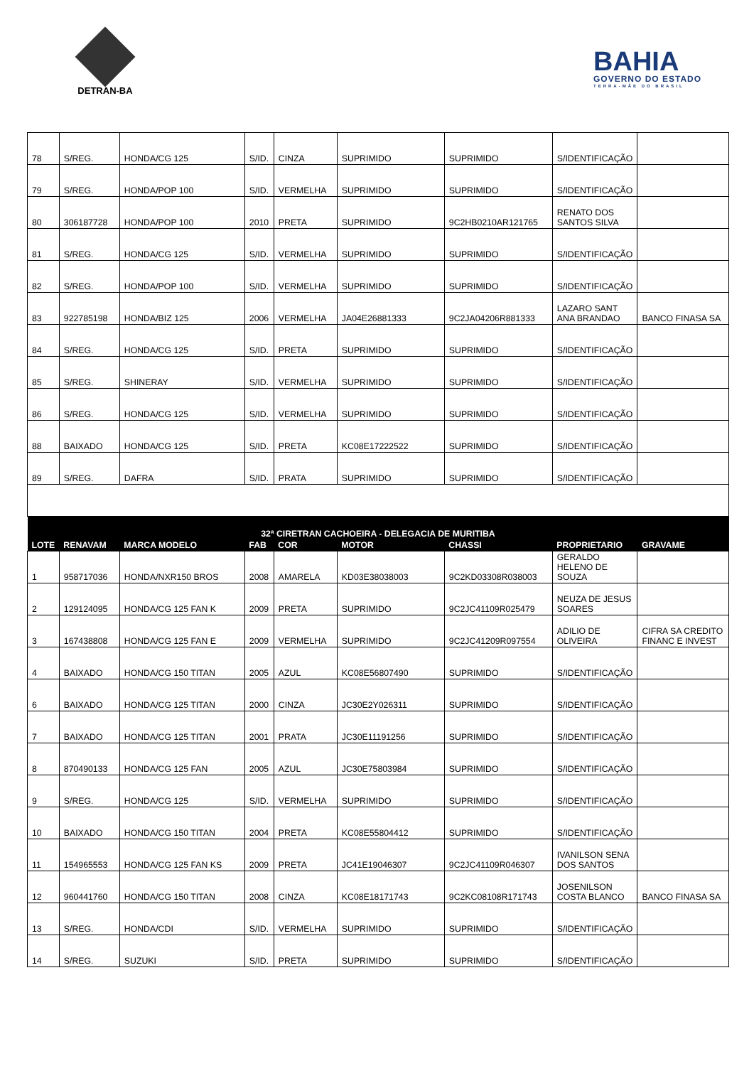DETRAN-BA
BAHIA
GOVERNO DO ESTADO
TERRA-MÃE DO BRASIL
| 78 | S/REG. | HONDA/CG 125 | S/ID. | CINZA | SUPRIMIDO | SUPRIMIDO | S/IDENTIFICAÇÃO | |
| 79 | S/REG. | HONDA/POP 100 | S/ID. | VERMELHA | SUPRIMIDO | SUPRIMIDO | S/IDENTIFICAÇÃO | |
| 80 | 306187728 | HONDA/POP 100 | 2010 | PRETA | SUPRIMIDO | 9C2HB0210AR121765 | RENATO DOS SANTOS SILVA | |
| 81 | S/REG. | HONDA/CG 125 | S/ID. | VERMELHA | SUPRIMIDO | SUPRIMIDO | S/IDENTIFICAÇÃO | |
| 82 | S/REG. | HONDA/POP 100 | S/ID. | VERMELHA | SUPRIMIDO | SUPRIMIDO | S/IDENTIFICAÇÃO | |
| 83 | 922785198 | HONDA/BIZ 125 | 2006 | VERMELHA | JA04E26881333 | 9C2JA04206R881333 | LAZARO SANT ANA BRANDAO | BANCO FINASA SA |
| 84 | S/REG. | HONDA/CG 125 | S/ID. | PRETA | SUPRIMIDO | SUPRIMIDO | S/IDENTIFICAÇÃO | |
| 85 | S/REG. | SHINERAY | S/ID. | VERMELHA | SUPRIMIDO | SUPRIMIDO | S/IDENTIFICAÇÃO | |
| 86 | S/REG. | HONDA/CG 125 | S/ID. | VERMELHA | SUPRIMIDO | SUPRIMIDO | S/IDENTIFICAÇÃO | |
| 88 | BAIXADO | HONDA/CG 125 | S/ID. | PRETA | KC08E17222522 | SUPRIMIDO | S/IDENTIFICAÇÃO | |
| 89 | S/REG. | DAFRA | S/ID. | PRATA | SUPRIMIDO | SUPRIMIDO | S/IDENTIFICAÇÃO | |
| 32ª CIRETRAN CACHOEIRA - DELEGACIA DE MURITIBA | | | | | | | | |
| LOTE | RENAVAM | MARCA MODELO | FAB | COR | MOTOR | CHASSI | PROPRIETARIO | GRAVAME |
| 1 | 958717036 | HONDA/NXR150 BROS | 2008 | AMARELA | KD03E38038003 | 9C2KD03308R038003 | GERALDO HELENO DE SOUZA | |
| 2 | 129124095 | HONDA/CG 125 FAN K | 2009 | PRETA | SUPRIMIDO | 9C2JC41109R025479 | NEUZA DE JESUS SOARES | |
| 3 | 167438808 | HONDA/CG 125 FAN E | 2009 | VERMELHA | SUPRIMIDO | 9C2JC41209R097554 | ADILIO DE OLIVEIRA | CIFRA SA CREDITO FINANC E INVEST |
| 4 | BAIXADO | HONDA/CG 150 TITAN | 2005 | AZUL | KC08E56807490 | SUPRIMIDO | S/IDENTIFICAÇÃO | |
| 6 | BAIXADO | HONDA/CG 125 TITAN | 2000 | CINZA | JC30E2Y026311 | SUPRIMIDO | S/IDENTIFICAÇÃO | |
| 7 | BAIXADO | HONDA/CG 125 TITAN | 2001 | PRATA | JC30E11191256 | SUPRIMIDO | S/IDENTIFICAÇÃO | |
| 8 | 870490133 | HONDA/CG 125 FAN | 2005 | AZUL | JC30E75803984 | SUPRIMIDO | S/IDENTIFICAÇÃO | |
| 9 | S/REG. | HONDA/CG 125 | S/ID. | VERMELHA | SUPRIMIDO | SUPRIMIDO | S/IDENTIFICAÇÃO | |
| 10 | BAIXADO | HONDA/CG 150 TITAN | 2004 | PRETA | KC08E55804412 | SUPRIMIDO | S/IDENTIFICAÇÃO | |
| 11 | 154965553 | HONDA/CG 125 FAN KS | 2009 | PRETA | JC41E19046307 | 9C2JC41109R046307 | IVANILSON SENA DOS SANTOS | |
| 12 | 960441760 | HONDA/CG 150 TITAN | 2008 | CINZA | KC08E18171743 | 9C2KC08108R171743 | JOSENILSON COSTA BLANCO | BANCO FINASA SA |
| 13 | S/REG. | HONDA/CDI | S/ID. | VERMELHA | SUPRIMIDO | SUPRIMIDO | S/IDENTIFICAÇÃO | |
| 14 | S/REG. | SUZUKI | S/ID. | PRETA | SUPRIMIDO | SUPRIMIDO | S/IDENTIFICAÇÃO | |